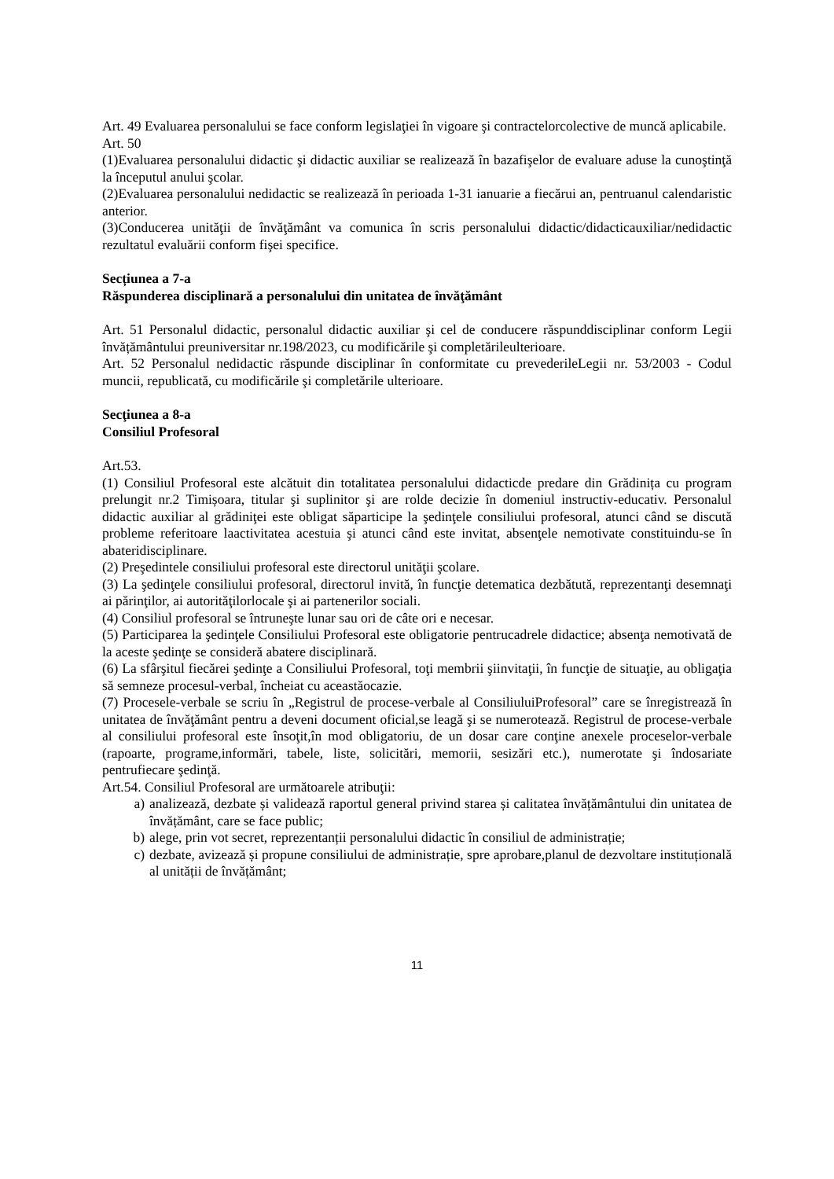Art. 49 Evaluarea personalului se face conform legislaţiei în vigoare şi contractelorcolective de muncă aplicabile.
Art. 50
(1)Evaluarea personalului didactic şi didactic auxiliar se realizează în bazafişelor de evaluare aduse la cunoştinţă la începutul anului şcolar.
(2)Evaluarea personalului nedidactic se realizează în perioada 1-31 ianuarie a fiecărui an, pentruanul calendaristic anterior.
(3)Conducerea unităţii de învăţământ va comunica în scris personalului didactic/didacticauxiliar/nedidactic rezultatul evaluării conform fişei specifice.
Secțiunea a 7-a
Răspunderea disciplinară a personalului din unitatea de învăţământ
Art. 51 Personalul didactic, personalul didactic auxiliar şi cel de conducere răspunddisciplinar conform Legii învățământului preuniversitar nr.198/2023, cu modificările şi completărileulterioare.
Art. 52 Personalul nedidactic răspunde disciplinar în conformitate cu prevederileLegii nr. 53/2003 - Codul muncii, republicată, cu modificările şi completările ulterioare.
Secţiunea a 8-a
Consiliul Profesoral
Art.53.
(1) Consiliul Profesoral este alcătuit din totalitatea personalului didacticde predare din Grădinița cu program prelungit nr.2 Timișoara, titular şi suplinitor şi are rolde decizie în domeniul instructiv-educativ. Personalul didactic auxiliar al grădiniţei este obligat săparticipe la şedinţele consiliului profesoral, atunci când se discută probleme referitoare laactivitatea acestuia şi atunci când este invitat, absenţele nemotivate constituindu-se în abateridisciplinare.
(2) Preşedintele consiliului profesoral este directorul unităţii şcolare.
(3) La şedinţele consiliului profesoral, directorul invită, în funcţie detematica dezbătută, reprezentanţi desemnaţi ai părinţilor, ai autorităţilorlocale şi ai partenerilor sociali.
(4) Consiliul profesoral se întruneşte lunar sau ori de câte ori e necesar.
(5) Participarea la şedinţele Consiliului Profesoral este obligatorie pentrucadrele didactice; absenţa nemotivată de la aceste şedinţe se consideră abatere disciplinară.
(6) La sfârşitul fiecărei şedinţe a Consiliului Profesoral, toţi membrii şiinvitaţii, în funcţie de situaţie, au obligaţia să semneze procesul-verbal, încheiat cu aceastăocazie.
(7) Procesele-verbale se scriu în „Registrul de procese-verbale al ConsiliuluiProfesoral” care se înregistrează în unitatea de învăţământ pentru a deveni document oficial,se leagă şi se numerotează. Registrul de procese-verbale al consiliului profesoral este însoţit,în mod obligatoriu, de un dosar care conţine anexele proceselor-verbale (rapoarte, programe,informări, tabele, liste, solicitări, memorii, sesizări etc.), numerotate şi îndosariate pentrufiecare şedinţă.
Art.54. Consiliul Profesoral are următoarele atribuţii:
a) analizează, dezbate și validează raportul general privind starea și calitatea învățământului din unitatea de învățământ, care se face public;
b) alege, prin vot secret, reprezentanții personalului didactic în consiliul de administrație;
c) dezbate, avizează și propune consiliului de administrație, spre aprobare,planul de dezvoltare instituțională al unității de învățământ;
11